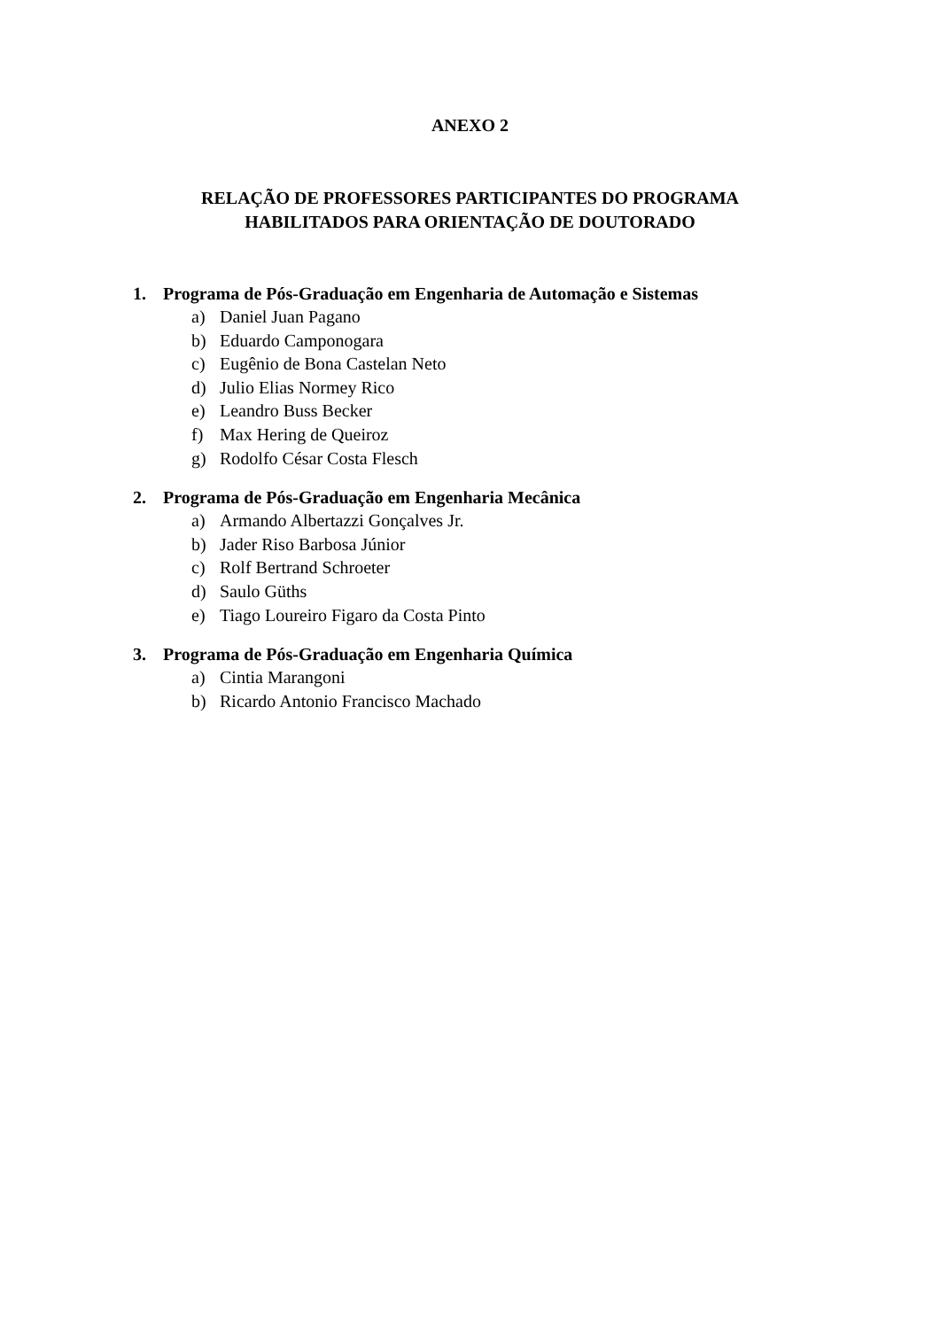ANEXO 2
RELAÇÃO DE PROFESSORES PARTICIPANTES DO PROGRAMA
HABILITADOS PARA ORIENTAÇÃO DE DOUTORADO
1. Programa de Pós-Graduação em Engenharia de Automação e Sistemas
a) Daniel Juan Pagano
b) Eduardo Camponogara
c) Eugênio de Bona Castelan Neto
d) Julio Elias Normey Rico
e) Leandro Buss Becker
f) Max Hering de Queiroz
g) Rodolfo César Costa Flesch
2. Programa de Pós-Graduação em Engenharia Mecânica
a) Armando Albertazzi Gonçalves Jr.
b) Jader Riso Barbosa Júnior
c) Rolf Bertrand Schroeter
d) Saulo Güths
e) Tiago Loureiro Figaro da Costa Pinto
3. Programa de Pós-Graduação em Engenharia Química
a) Cintia Marangoni
b) Ricardo Antonio Francisco Machado